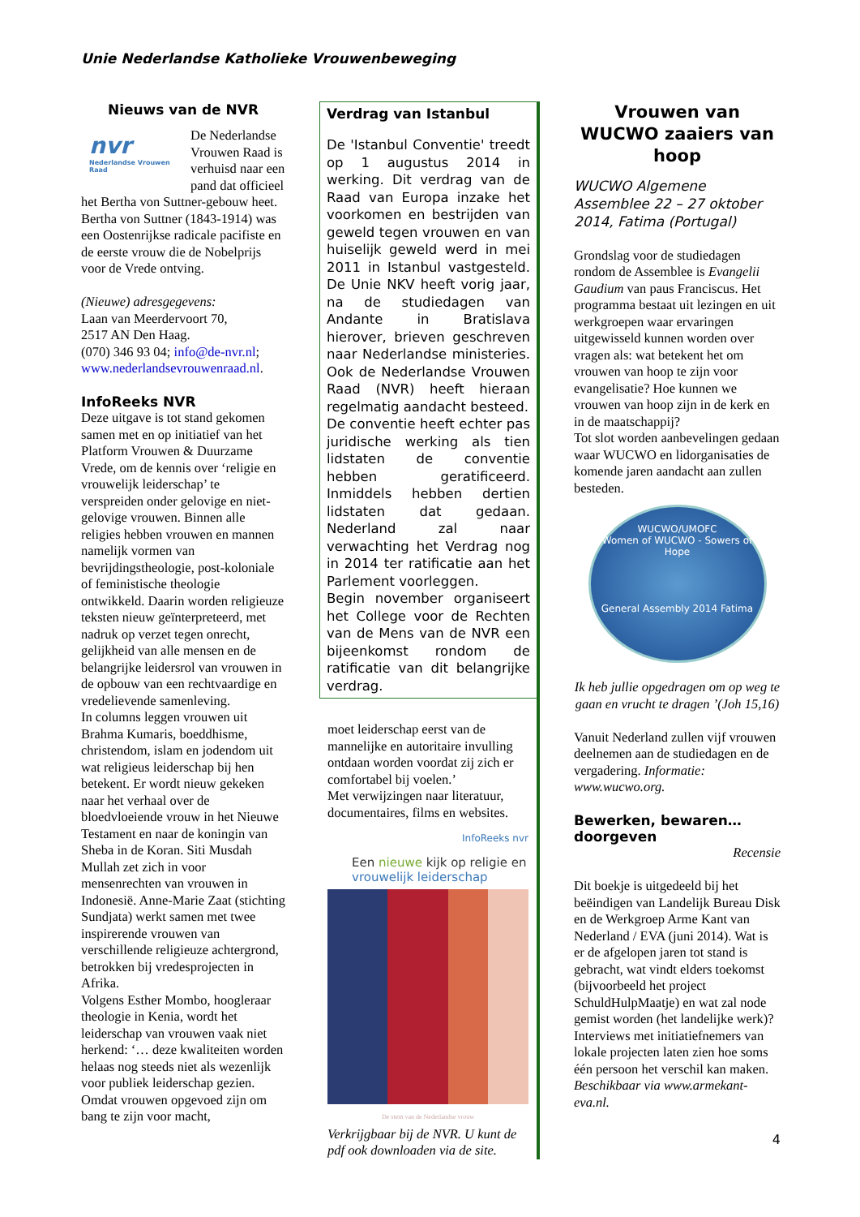Unie Nederlandse Katholieke Vrouwenbeweging
Nieuws van de NVR
nvr
Nederlandse Vrouwen Raad
De Nederlandse Vrouwen Raad is verhuisd naar een pand dat officieel het Bertha von Suttner-gebouw heet. Bertha von Suttner (1843-1914) was een Oostenrijkse radicale pacifiste en de eerste vrouw die de Nobelprijs voor de Vrede ontving.
(Nieuwe) adresgegevens:
Laan van Meerdervoort 70,
2517 AN Den Haag.
(070) 346 93 04; info@de-nvr.nl;
www.nederlandsevrouwenraad.nl.
InfoReeks NVR
Deze uitgave is tot stand gekomen samen met en op initiatief van het Platform Vrouwen & Duurzame Vrede, om de kennis over ‘religie en vrouwelijk leiderschap’ te verspreiden onder gelovige en niet-gelovige vrouwen. Binnen alle religies hebben vrouwen en mannen namelijk vormen van bevrijdingstheologie, post-koloniale of feministische theologie ontwikkeld. Daarin worden religieuze teksten nieuw geïnterpreteerd, met nadruk op verzet tegen onrecht, gelijkheid van alle mensen en de belangrijke leidersrol van vrouwen in de opbouw van een rechtvaardige en vredelievende samenleving.
In columns leggen vrouwen uit Brahma Kumaris, boeddhisme, christendom, islam en jodendom uit wat religieus leiderschap bij hen betekent. Er wordt nieuw gekeken naar het verhaal over de bloedvloeiende vrouw in het Nieuwe Testament en naar de koningin van Sheba in de Koran. Siti Musdah Mullah zet zich in voor mensenrechten van vrouwen in Indonesië. Anne-Marie Zaat (stichting Sundjata) werkt samen met twee inspirerende vrouwen van verschillende religieuze achtergrond, betrokken bij vredesprojecten in Afrika.
Volgens Esther Mombo, hoogleraar theologie in Kenia, wordt het leiderschap van vrouwen vaak niet herkend: ‘… deze kwaliteiten worden helaas nog steeds niet als wezenlijk voor publiek leiderschap gezien. Omdat vrouwen opgevoed zijn om bang te zijn voor macht,
Verdrag van Istanbul
De 'Istanbul Conventie' treedt op 1 augustus 2014 in werking. Dit verdrag van de Raad van Europa inzake het voorkomen en bestrijden van geweld tegen vrouwen en van huiselijk geweld werd in mei 2011 in Istanbul vastgesteld. De Unie NKV heeft vorig jaar, na de studiedagen van Andante in Bratislava hierover, brieven geschreven naar Nederlandse ministeries. Ook de Nederlandse Vrouwen Raad (NVR) heeft hieraan regelmatig aandacht besteed.
De conventie heeft echter pas juridische werking als tien lidstaten de conventie hebben geratificeerd. Inmiddels hebben dertien lidstaten dat gedaan. Nederland zal naar verwachting het Verdrag nog in 2014 ter ratificatie aan het Parlement voorleggen.
Begin november organiseert het College voor de Rechten van de Mens van de NVR een bijeenkomst rondom de ratificatie van dit belangrijke verdrag.
moet leiderschap eerst van de mannelijke en autoritaire invulling ontdaan worden voordat zij zich er comfortabel bij voelen.’
Met verwijzingen naar literatuur, documentaires, films en websites.
InfoReeks nvr
Een nieuwe kijk op religie en vrouwelijk leiderschap
De stem van de Nederlandse vrouw
Verkrijgbaar bij de NVR. U kunt de pdf ook downloaden via de site.
Vrouwen van WUCWO zaaiers van hoop
WUCWO Algemene Assemblee 22 – 27 oktober 2014, Fatima (Portugal)
Grondslag voor de studiedagen rondom de Assemblee is Evangelii Gaudium van paus Franciscus. Het programma bestaat uit lezingen en uit werkgroepen waar ervaringen uitgewisseld kunnen worden over vragen als: wat betekent het om vrouwen van hoop te zijn voor evangelisatie? Hoe kunnen we vrouwen van hoop zijn in de kerk en in de maatschappij?
Tot slot worden aanbevelingen gedaan waar WUCWO en lidorganisaties de komende jaren aandacht aan zullen besteden.
WUCWO/UMOFC
Women of WUCWO - Sowers of Hope
General Assembly 2014 Fatima
Ik heb jullie opgedragen om op weg te gaan en vrucht te dragen ’(Joh 15,16)
Vanuit Nederland zullen vijf vrouwen deelnemen aan de studiedagen en de vergadering. Informatie: www.wucwo.org.
Bewerken, bewaren… doorgeven
Recensie
Dit boekje is uitgedeeld bij het beëindigen van Landelijk Bureau Disk en de Werkgroep Arme Kant van Nederland / EVA (juni 2014). Wat is er de afgelopen jaren tot stand is gebracht, wat vindt elders toekomst (bijvoorbeeld het project SchuldHulpMaatje) en wat zal node gemist worden (het landelijke werk)? Interviews met initiatiefnemers van lokale projecten laten zien hoe soms één persoon het verschil kan maken.
Beschikbaar via www.armekant-eva.nl.
4